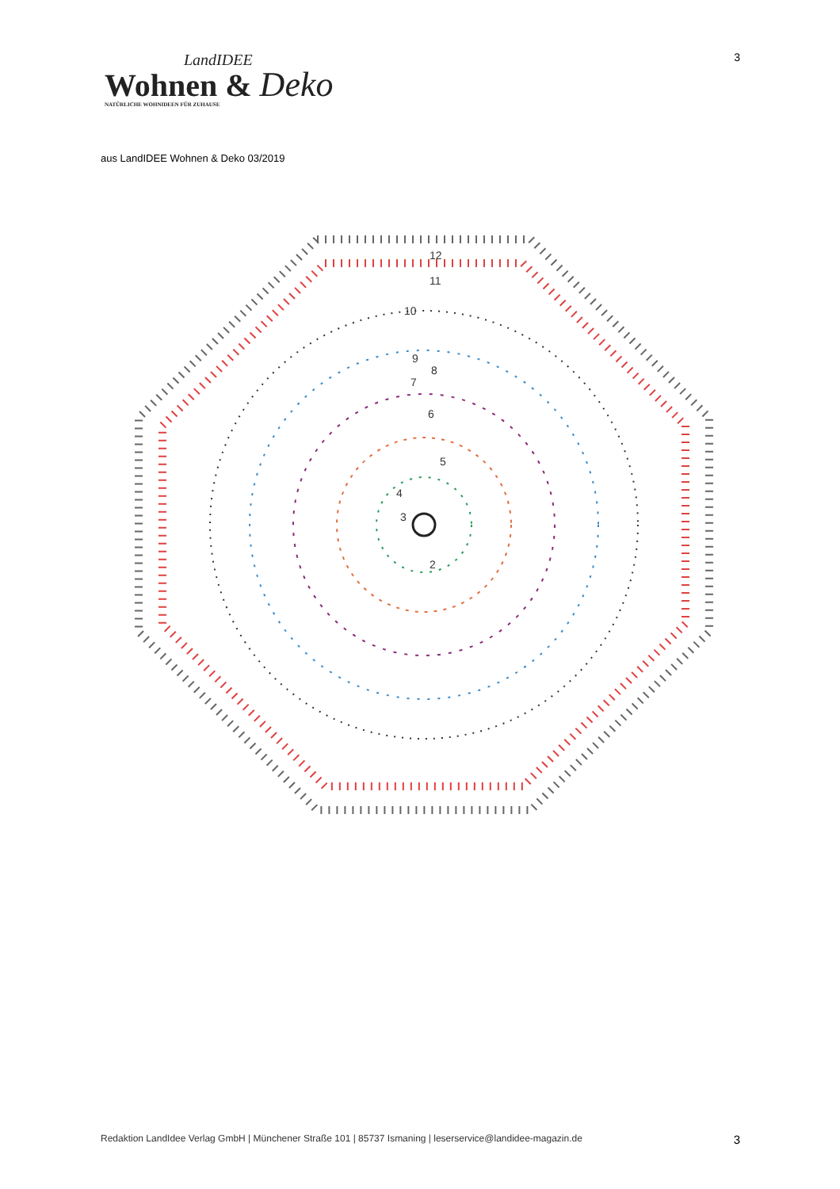LandIDEE
Wohnen & Deko
NATÜRLICHE WOHNIDEEN FÜR ZUHAUSE
3
aus LandIDEE Wohnen & Deko 03/2019
12
11
10
9
8
7
6
5
4
3
2
Redaktion LandIdee Verlag GmbH | Münchener Straße 101 | 85737 Ismaning | leserservice@landidee-magazin.de 3